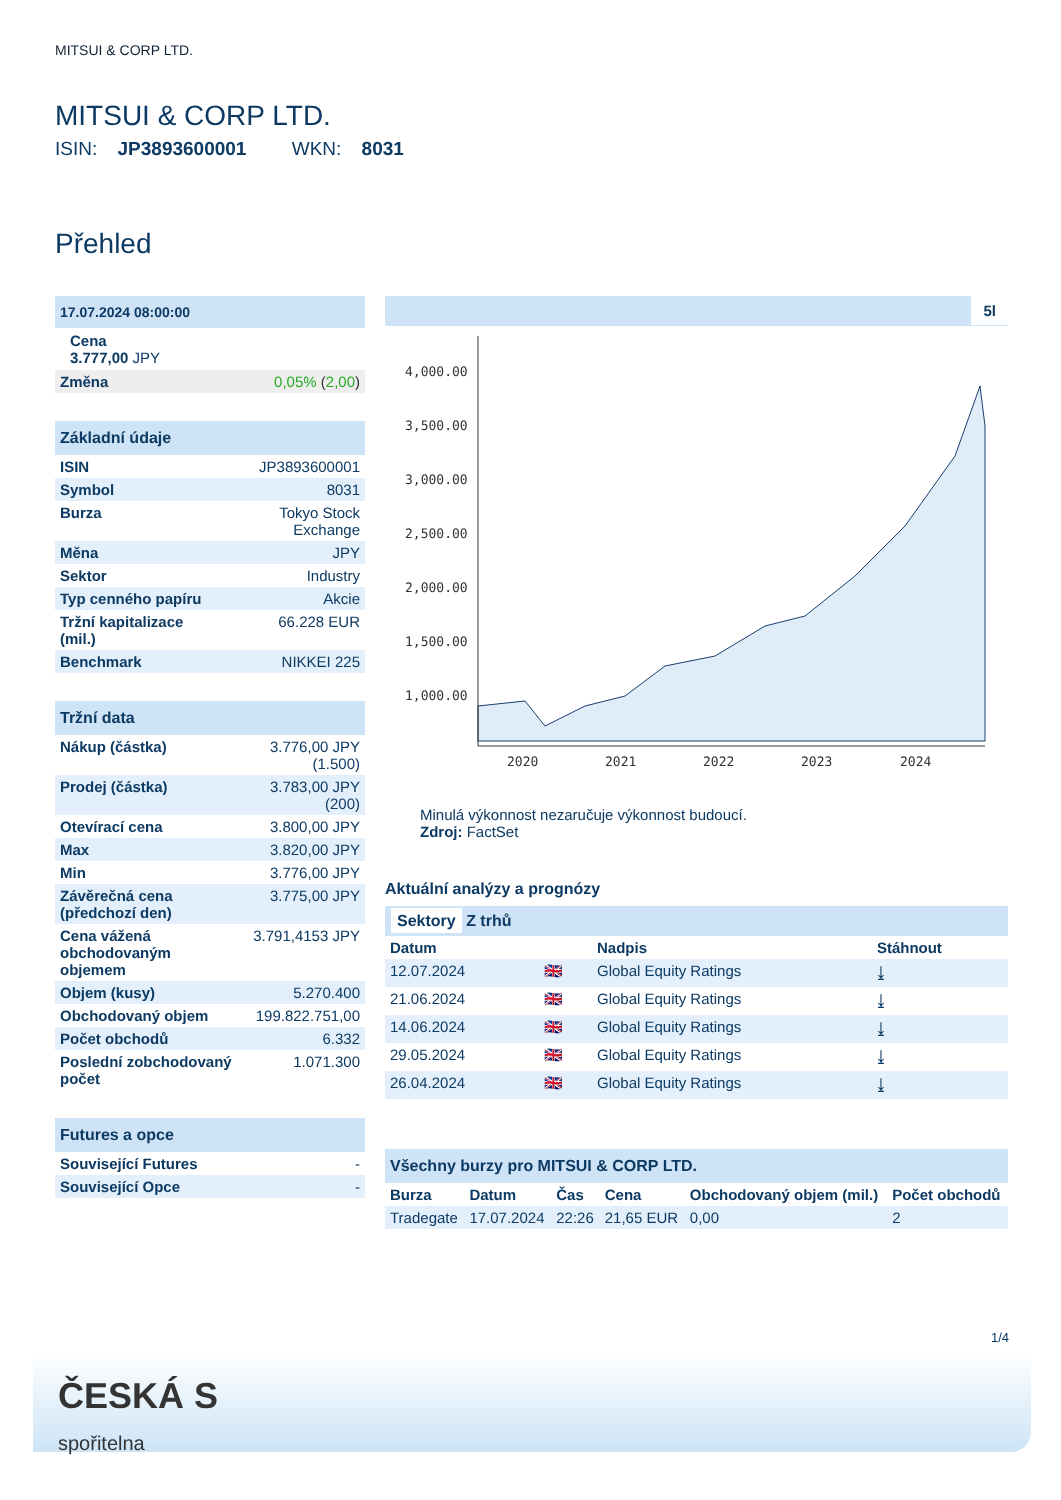MITSUI & CORP LTD.
MITSUI & CORP LTD.
ISIN: JP3893600001 WKN: 8031
Přehled
17.07.2024 08:00:00
Cena
3.777,00 JPY
| Změna | 0,05% ( 2,00 ) |
Základní údaje
| ISIN | JP3893600001 |
| Symbol | 8031 |
| Burza | Tokyo Stock Exchange |
| Měna | JPY |
| Sektor | Industry |
| Typ cenného papíru | Akcie |
| Tržní kapitalizace (mil.) | 66.228 EUR |
| Benchmark | NIKKEI 225 |
Tržní data
| Nákup (částka) | 3.776,00 JPY (1.500) |
| Prodej (částka) | 3.783,00 JPY (200) |
| Otevírací cena | 3.800,00 JPY |
| Max | 3.820,00 JPY |
| Min | 3.776,00 JPY |
| Závěrečná cena (předchozí den) | 3.775,00 JPY |
| Cena vážená obchodovaným objemem | 3.791,4153 JPY |
| Objem (kusy) | 5.270.400 |
| Obchodovaný objem | 199.822.751,00 |
| Počet obchodů | 6.332 |
| Poslední zobchodovaný počet | 1.071.300 |
Futures a opce
| Související Futures | - |
| Související Opce | - |
5l
4,000.00
3,500.00
3,000.00
2,500.00
2,000.00
1,500.00
1,000.00
2020
2021
2022
2023
2024
Minulá výkonnost nezaručuje výkonnost budoucí.
Zdroj: FactSet
Aktuální analýzy a prognózy
Sektory Z trhů
| Datum | | Nadpis | Stáhnout |
| --- | --- | --- | --- |
| 12.07.2024 | 🇬🇧 | Global Equity Ratings | ⤓ |
| 21.06.2024 | 🇬🇧 | Global Equity Ratings | ⤓ |
| 14.06.2024 | 🇬🇧 | Global Equity Ratings | ⤓ |
| 29.05.2024 | 🇬🇧 | Global Equity Ratings | ⤓ |
| 26.04.2024 | 🇬🇧 | Global Equity Ratings | ⤓ |
Všechny burzy pro MITSUI & CORP LTD.
| Burza | Datum | Čas | Cena | Obchodovaný objem (mil.) | Počet obchodů |
| --- | --- | --- | --- | --- | --- |
| Tradegate | 17.07.2024 | 22:26 | 21,65 EUR | 0,00 | 2 |
1/4
ČESKÁ S
spořitelna